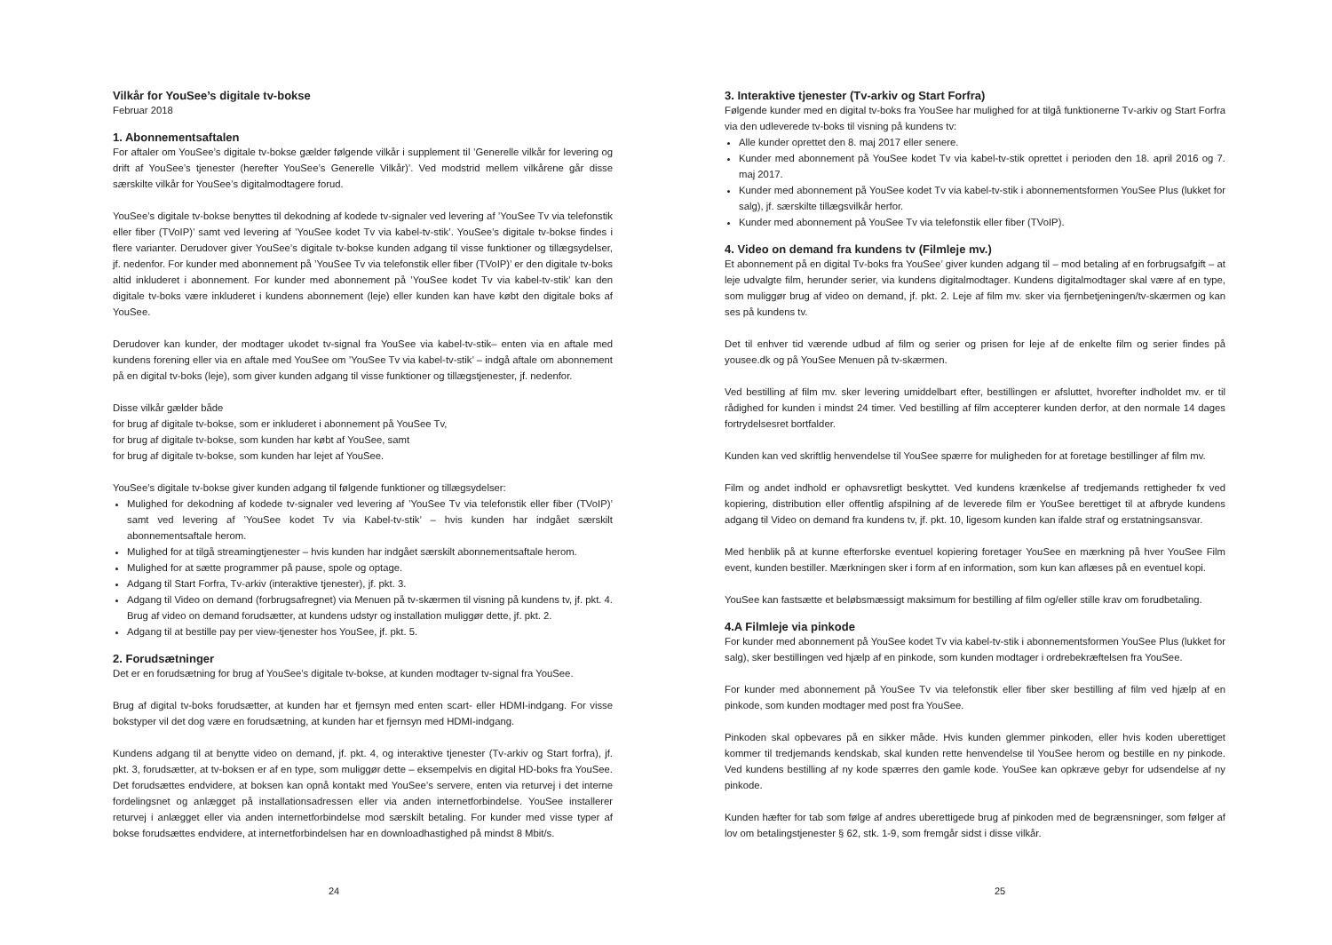Vilkår for YouSee’s digitale tv-bokse
Februar 2018
1. Abonnementsaftalen
For aftaler om YouSee’s digitale tv-bokse gælder følgende vilkår i supplement til ’Generelle vilkår for levering og drift af YouSee’s tjenester (herefter YouSee’s Generelle Vilkår)’. Ved modstrid mellem vilkårene går disse særskilte vilkår for YouSee’s digitalmodtagere forud.
YouSee’s digitale tv-bokse benyttes til dekodning af kodede tv-signaler ved levering af ’YouSee Tv via telefonstik eller fiber (TVoIP)’ samt ved levering af ’YouSee kodet Tv via kabel-tv-stik’. YouSee’s digitale tv-bokse findes i flere varianter. Derudover giver YouSee’s digitale tv-bokse kunden adgang til visse funktioner og tillægsydelser, jf. nedenfor. For kunder med abonnement på ’YouSee Tv via telefonstik eller fiber (TVoIP)’ er den digitale tv-boks altid inkluderet i abonnement. For kunder med abonnement på ’YouSee kodet Tv via kabel-tv-stik’ kan den digitale tv-boks være inkluderet i kundens abonnement (leje) eller kunden kan have købt den digitale boks af YouSee.
Derudover kan kunder, der modtager ukodet tv-signal fra YouSee via kabel-tv-stik– enten via en aftale med kundens forening eller via en aftale med YouSee om ’YouSee Tv via kabel-tv-stik’ – indgå aftale om abonnement på en digital tv-boks (leje), som giver kunden adgang til visse funktioner og tillægstjenester, jf. nedenfor.
Disse vilkår gælder både
for brug af digitale tv-bokse, som er inkluderet i abonnement på YouSee Tv,
for brug af digitale tv-bokse, som kunden har købt af YouSee, samt
for brug af digitale tv-bokse, som kunden har lejet af YouSee.
YouSee’s digitale tv-bokse giver kunden adgang til følgende funktioner og tillægsydelser:
Mulighed for dekodning af kodede tv-signaler ved levering af ’YouSee Tv via telefonstik eller fiber (TVoIP)’ samt ved levering af ’YouSee kodet Tv via Kabel-tv-stik’ – hvis kunden har indgået særskilt abonnementsaftale herom.
Mulighed for at tilgå streamingtjenester – hvis kunden har indgået særskilt abonnementsaftale herom.
Mulighed for at sætte programmer på pause, spole og optage.
Adgang til Start Forfra, Tv-arkiv (interaktive tjenester), jf. pkt. 3.
Adgang til Video on demand (forbrugsafregnet) via Menuen på tv-skærmen til visning på kundens tv, jf. pkt. 4. Brug af video on demand forudsætter, at kundens udstyr og installation muliggør dette, jf. pkt. 2.
Adgang til at bestille pay per view-tjenester hos YouSee, jf. pkt. 5.
2. Forudsætninger
Det er en forudsætning for brug af YouSee’s digitale tv-bokse, at kunden modtager tv-signal fra YouSee.
Brug af digital tv-boks forudsætter, at kunden har et fjernsyn med enten scart- eller HDMI-indgang. For visse bokstyper vil det dog være en forudsætning, at kunden har et fjernsyn med HDMI-indgang.
Kundens adgang til at benytte video on demand, jf. pkt. 4, og interaktive tjenester (Tv-arkiv og Start forfra), jf. pkt. 3, forudsætter, at tv-boksen er af en type, som muliggør dette – eksempelvis en digital HD-boks fra YouSee. Det forudsættes endvidere, at boksen kan opnå kontakt med YouSee’s servere, enten via returvej i det interne fordelingsnet og anlægget på installationsadressen eller via anden internetforbindelse. YouSee installerer returvej i anlægget eller via anden internetforbindelse mod særskilt betaling. For kunder med visse typer af bokse forudsættes endvidere, at internetforbindelsen har en downloadhastighed på mindst 8 Mbit/s.
24
3. Interaktive tjenester (Tv-arkiv og Start Forfra)
Følgende kunder med en digital tv-boks fra YouSee har mulighed for at tilgå funktionerne Tv-arkiv og Start Forfra via den udleverede tv-boks til visning på kundens tv:
Alle kunder oprettet den 8. maj 2017 eller senere.
Kunder med abonnement på YouSee kodet Tv via kabel-tv-stik oprettet i perioden den 18. april 2016 og 7. maj 2017.
Kunder med abonnement på YouSee kodet Tv via kabel-tv-stik i abonnementsformen YouSee Plus (lukket for salg), jf. særskilte tillægsvilkår herfor.
Kunder med abonnement på YouSee Tv via telefonstik eller fiber (TVoIP).
4. Video on demand fra kundens tv (Filmleje mv.)
Et abonnement på en digital Tv-boks fra YouSee’ giver kunden adgang til – mod betaling af en forbrugsafgift – at leje udvalgte film, herunder serier, via kundens digitalmodtager. Kundens digitalmodtager skal være af en type, som muliggør brug af video on demand, jf. pkt. 2. Leje af film mv. sker via fjernbetjeningen/tv-skærmen og kan ses på kundens tv.
Det til enhver tid værende udbud af film og serier og prisen for leje af de enkelte film og serier findes på yousee.dk og på YouSee Menuen på tv-skærmen.
Ved bestilling af film mv. sker levering umiddelbart efter, bestillingen er afsluttet, hvorefter indholdet mv. er til rådighed for kunden i mindst 24 timer. Ved bestilling af film accepterer kunden derfor, at den normale 14 dages fortrydelsesret bortfalder.
Kunden kan ved skriftlig henvendelse til YouSee spærre for muligheden for at foretage bestillinger af film mv.
Film og andet indhold er ophavsretligt beskyttet. Ved kundens krænkelse af tredjemands rettigheder fx ved kopiering, distribution eller offentlig afspilning af de leverede film er YouSee berettiget til at afbryde kundens adgang til Video on demand fra kundens tv, jf. pkt. 10, ligesom kunden kan ifalde straf og erstatningsansvar.
Med henblik på at kunne efterforske eventuel kopiering foretager YouSee en mærkning på hver YouSee Film event, kunden bestiller. Mærkningen sker i form af en information, som kun kan aflæses på en eventuel kopi.
YouSee kan fastsætte et beløbsmæssigt maksimum for bestilling af film og/eller stille krav om forudbetaling.
4.A Filmleje via pinkode
For kunder med abonnement på YouSee kodet Tv via kabel-tv-stik i abonnementsformen YouSee Plus (lukket for salg), sker bestillingen ved hjælp af en pinkode, som kunden modtager i ordrebekræftelsen fra YouSee.
For kunder med abonnement på YouSee Tv via telefonstik eller fiber sker bestilling af film ved hjælp af en pinkode, som kunden modtager med post fra YouSee.
Pinkoden skal opbevares på en sikker måde. Hvis kunden glemmer pinkoden, eller hvis koden uberettiget kommer til tredjemands kendskab, skal kunden rette henvendelse til YouSee herom og bestille en ny pinkode. Ved kundens bestilling af ny kode spærres den gamle kode. YouSee kan opkræve gebyr for udsendelse af ny pinkode.
Kunden hæfter for tab som følge af andres uberettigede brug af pinkoden med de begrænsninger, som følger af lov om betalingstjenester § 62, stk. 1-9, som fremgår sidst i disse vilkår.
25